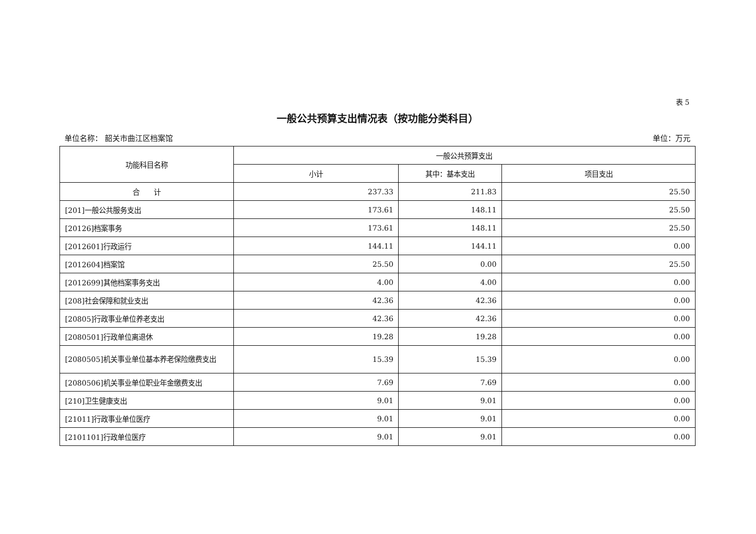表 5
一般公共预算支出情况表（按功能分类科目）
单位名称： 韶关市曲江区档案馆 单位：万元
| 功能科目名称 | 一般公共预算支出 | | |
| --- | --- | --- | --- |
| | 小计 | 其中：基本支出 | 项目支出 |
| 合 计 | 237.33 | 211.83 | 25.50 |
| [201]一般公共服务支出 | 173.61 | 148.11 | 25.50 |
| [20126]档案事务 | 173.61 | 148.11 | 25.50 |
| [2012601]行政运行 | 144.11 | 144.11 | 0.00 |
| [2012604]档案馆 | 25.50 | 0.00 | 25.50 |
| [2012699]其他档案事务支出 | 4.00 | 4.00 | 0.00 |
| [208]社会保障和就业支出 | 42.36 | 42.36 | 0.00 |
| [20805]行政事业单位养老支出 | 42.36 | 42.36 | 0.00 |
| [2080501]行政单位离退休 | 19.28 | 19.28 | 0.00 |
| [2080505]机关事业单位基本养老保险缴费支出 | 15.39 | 15.39 | 0.00 |
| [2080506]机关事业单位职业年金缴费支出 | 7.69 | 7.69 | 0.00 |
| [210]卫生健康支出 | 9.01 | 9.01 | 0.00 |
| [21011]行政事业单位医疗 | 9.01 | 9.01 | 0.00 |
| [2101101]行政单位医疗 | 9.01 | 9.01 | 0.00 |